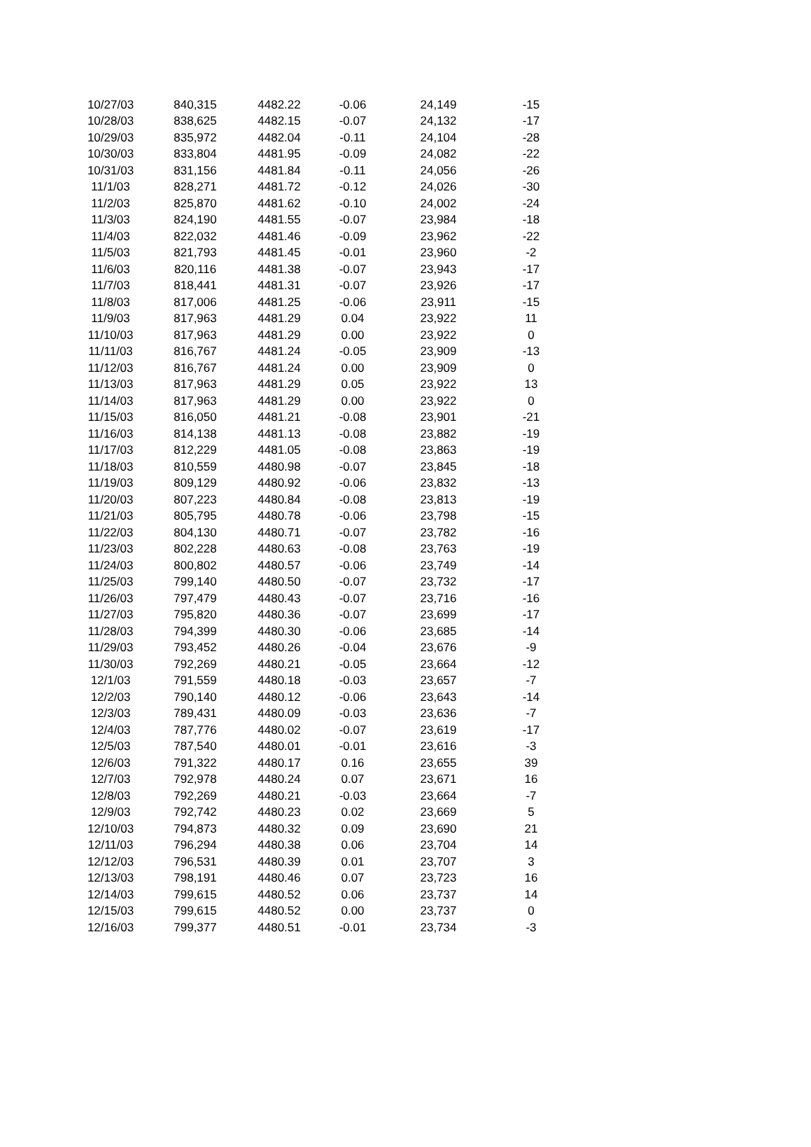| 10/27/03 | 840,315 | 4482.22 | -0.06 | 24,149 | -15 |
| 10/28/03 | 838,625 | 4482.15 | -0.07 | 24,132 | -17 |
| 10/29/03 | 835,972 | 4482.04 | -0.11 | 24,104 | -28 |
| 10/30/03 | 833,804 | 4481.95 | -0.09 | 24,082 | -22 |
| 10/31/03 | 831,156 | 4481.84 | -0.11 | 24,056 | -26 |
| 11/1/03 | 828,271 | 4481.72 | -0.12 | 24,026 | -30 |
| 11/2/03 | 825,870 | 4481.62 | -0.10 | 24,002 | -24 |
| 11/3/03 | 824,190 | 4481.55 | -0.07 | 23,984 | -18 |
| 11/4/03 | 822,032 | 4481.46 | -0.09 | 23,962 | -22 |
| 11/5/03 | 821,793 | 4481.45 | -0.01 | 23,960 | -2 |
| 11/6/03 | 820,116 | 4481.38 | -0.07 | 23,943 | -17 |
| 11/7/03 | 818,441 | 4481.31 | -0.07 | 23,926 | -17 |
| 11/8/03 | 817,006 | 4481.25 | -0.06 | 23,911 | -15 |
| 11/9/03 | 817,963 | 4481.29 | 0.04 | 23,922 | 11 |
| 11/10/03 | 817,963 | 4481.29 | 0.00 | 23,922 | 0 |
| 11/11/03 | 816,767 | 4481.24 | -0.05 | 23,909 | -13 |
| 11/12/03 | 816,767 | 4481.24 | 0.00 | 23,909 | 0 |
| 11/13/03 | 817,963 | 4481.29 | 0.05 | 23,922 | 13 |
| 11/14/03 | 817,963 | 4481.29 | 0.00 | 23,922 | 0 |
| 11/15/03 | 816,050 | 4481.21 | -0.08 | 23,901 | -21 |
| 11/16/03 | 814,138 | 4481.13 | -0.08 | 23,882 | -19 |
| 11/17/03 | 812,229 | 4481.05 | -0.08 | 23,863 | -19 |
| 11/18/03 | 810,559 | 4480.98 | -0.07 | 23,845 | -18 |
| 11/19/03 | 809,129 | 4480.92 | -0.06 | 23,832 | -13 |
| 11/20/03 | 807,223 | 4480.84 | -0.08 | 23,813 | -19 |
| 11/21/03 | 805,795 | 4480.78 | -0.06 | 23,798 | -15 |
| 11/22/03 | 804,130 | 4480.71 | -0.07 | 23,782 | -16 |
| 11/23/03 | 802,228 | 4480.63 | -0.08 | 23,763 | -19 |
| 11/24/03 | 800,802 | 4480.57 | -0.06 | 23,749 | -14 |
| 11/25/03 | 799,140 | 4480.50 | -0.07 | 23,732 | -17 |
| 11/26/03 | 797,479 | 4480.43 | -0.07 | 23,716 | -16 |
| 11/27/03 | 795,820 | 4480.36 | -0.07 | 23,699 | -17 |
| 11/28/03 | 794,399 | 4480.30 | -0.06 | 23,685 | -14 |
| 11/29/03 | 793,452 | 4480.26 | -0.04 | 23,676 | -9 |
| 11/30/03 | 792,269 | 4480.21 | -0.05 | 23,664 | -12 |
| 12/1/03 | 791,559 | 4480.18 | -0.03 | 23,657 | -7 |
| 12/2/03 | 790,140 | 4480.12 | -0.06 | 23,643 | -14 |
| 12/3/03 | 789,431 | 4480.09 | -0.03 | 23,636 | -7 |
| 12/4/03 | 787,776 | 4480.02 | -0.07 | 23,619 | -17 |
| 12/5/03 | 787,540 | 4480.01 | -0.01 | 23,616 | -3 |
| 12/6/03 | 791,322 | 4480.17 | 0.16 | 23,655 | 39 |
| 12/7/03 | 792,978 | 4480.24 | 0.07 | 23,671 | 16 |
| 12/8/03 | 792,269 | 4480.21 | -0.03 | 23,664 | -7 |
| 12/9/03 | 792,742 | 4480.23 | 0.02 | 23,669 | 5 |
| 12/10/03 | 794,873 | 4480.32 | 0.09 | 23,690 | 21 |
| 12/11/03 | 796,294 | 4480.38 | 0.06 | 23,704 | 14 |
| 12/12/03 | 796,531 | 4480.39 | 0.01 | 23,707 | 3 |
| 12/13/03 | 798,191 | 4480.46 | 0.07 | 23,723 | 16 |
| 12/14/03 | 799,615 | 4480.52 | 0.06 | 23,737 | 14 |
| 12/15/03 | 799,615 | 4480.52 | 0.00 | 23,737 | 0 |
| 12/16/03 | 799,377 | 4480.51 | -0.01 | 23,734 | -3 |